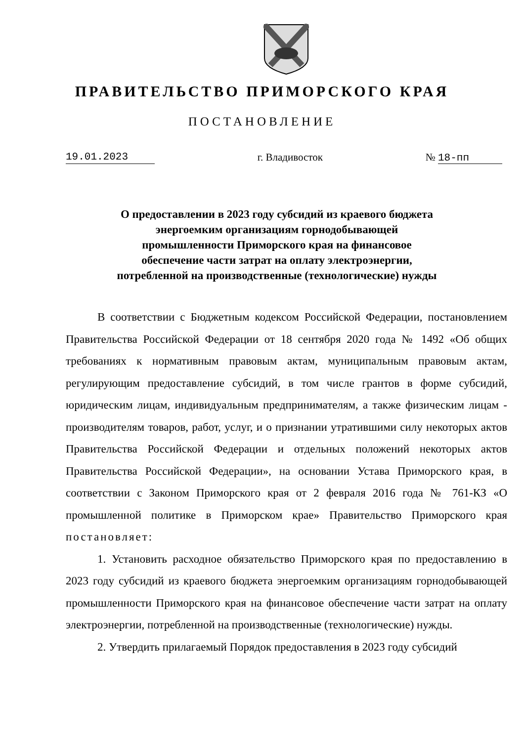ПРАВИТЕЛЬСТВО ПРИМОРСКОГО КРАЯ
ПОСТАНОВЛЕНИЕ
19.01.2023 г. Владивосток № 18-пп
О предоставлении в 2023 году субсидий из краевого бюджета энергоемким организациям горнодобывающей промышленности Приморского края на финансовое обеспечение части затрат на оплату электроэнергии, потребленной на производственные (технологические) нужды
В соответствии с Бюджетным кодексом Российской Федерации, постановлением Правительства Российской Федерации от 18 сентября 2020 года № 1492 «Об общих требованиях к нормативным правовым актам, муниципальным правовым актам, регулирующим предоставление субсидий, в том числе грантов в форме субсидий, юридическим лицам, индивидуальным предпринимателям, а также физическим лицам - производителям товаров, работ, услуг, и о признании утратившими силу некоторых актов Правительства Российской Федерации и отдельных положений некоторых актов Правительства Российской Федерации», на основании Устава Приморского края, в соответствии с Законом Приморского края от 2 февраля 2016 года № 761-КЗ «О промышленной политике в Приморском крае» Правительство Приморского края постановляет:
1. Установить расходное обязательство Приморского края по предоставлению в 2023 году субсидий из краевого бюджета энергоемким организациям горнодобывающей промышленности Приморского края на финансовое обеспечение части затрат на оплату электроэнергии, потребленной на производственные (технологические) нужды.
2. Утвердить прилагаемый Порядок предоставления в 2023 году субсидий